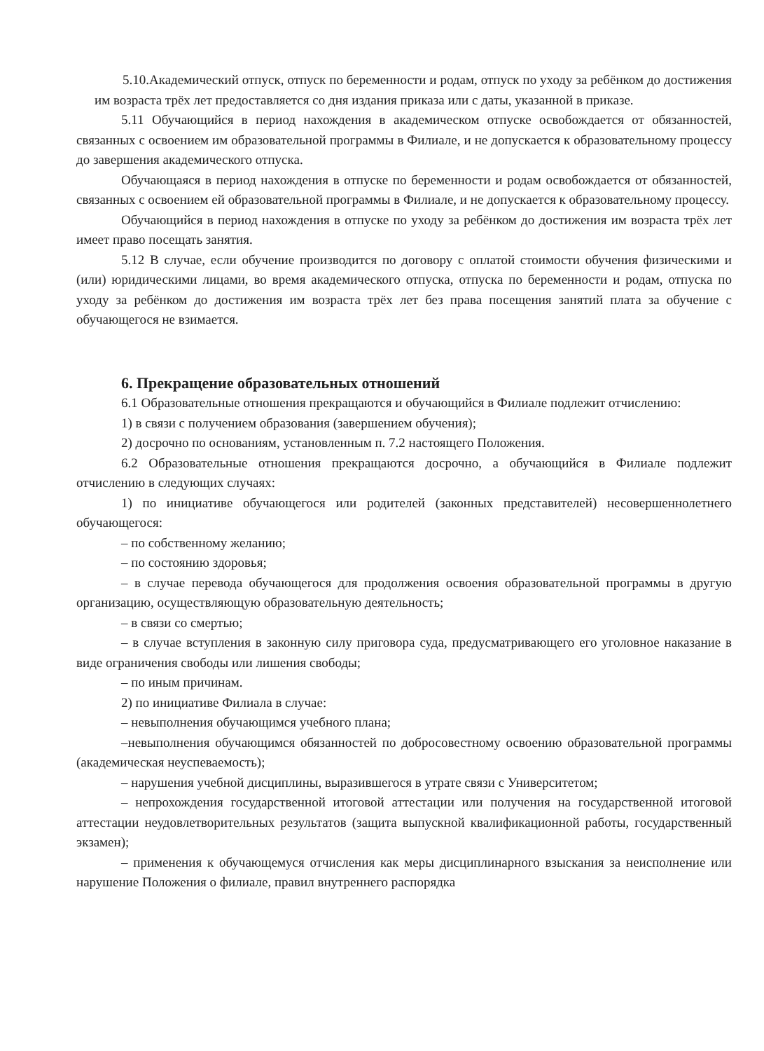5.10.Академический отпуск, отпуск по беременности и родам, отпуск по уходу за ребёнком до достижения им возраста трёх лет предоставляется со дня издания приказа или с даты, указанной в приказе.
5.11 Обучающийся в период нахождения в академическом отпуске освобождается от обязанностей, связанных с освоением им образовательной программы в Филиале, и не допускается к образовательному процессу до завершения академического отпуска.
Обучающаяся в период нахождения в отпуске по беременности и родам освобождается от обязанностей, связанных с освоением ей образовательной программы в Филиале, и не допускается к образовательному процессу.
Обучающийся в период нахождения в отпуске по уходу за ребёнком до достижения им возраста трёх лет имеет право посещать занятия.
5.12 В случае, если обучение производится по договору с оплатой стоимости обучения физическими и (или) юридическими лицами, во время академического отпуска, отпуска по беременности и родам, отпуска по уходу за ребёнком до достижения им возраста трёх лет без права посещения занятий плата за обучение с обучающегося не взимается.
6. Прекращение образовательных отношений
6.1 Образовательные отношения прекращаются и обучающийся в Филиале подлежит отчислению:
1) в связи с получением образования (завершением обучения);
2) досрочно по основаниям, установленным п. 7.2 настоящего Положения.
6.2 Образовательные отношения прекращаются досрочно, а обучающийся в Филиале подлежит отчислению в следующих случаях:
1) по инициативе обучающегося или родителей (законных представителей) несовершеннолетнего обучающегося:
– по собственному желанию;
– по состоянию здоровья;
– в случае перевода обучающегося для продолжения освоения образовательной программы в другую организацию, осуществляющую образовательную деятельность;
– в связи со смертью;
– в случае вступления в законную силу приговора суда, предусматривающего его уголовное наказание в виде ограничения свободы или лишения свободы;
– по иным причинам.
2) по инициативе Филиала в случае:
– невыполнения обучающимся учебного плана;
–невыполнения обучающимся обязанностей по добросовестному освоению образовательной программы (академическая неуспеваемость);
– нарушения учебной дисциплины, выразившегося в утрате связи с Университетом;
– непрохождения государственной итоговой аттестации или получения на государственной итоговой аттестации неудовлетворительных результатов (защита выпускной квалификационной работы, государственный экзамен);
– применения к обучающемуся отчисления как меры дисциплинарного взыскания за неисполнение или нарушение Положения о филиале, правил внутреннего распорядка